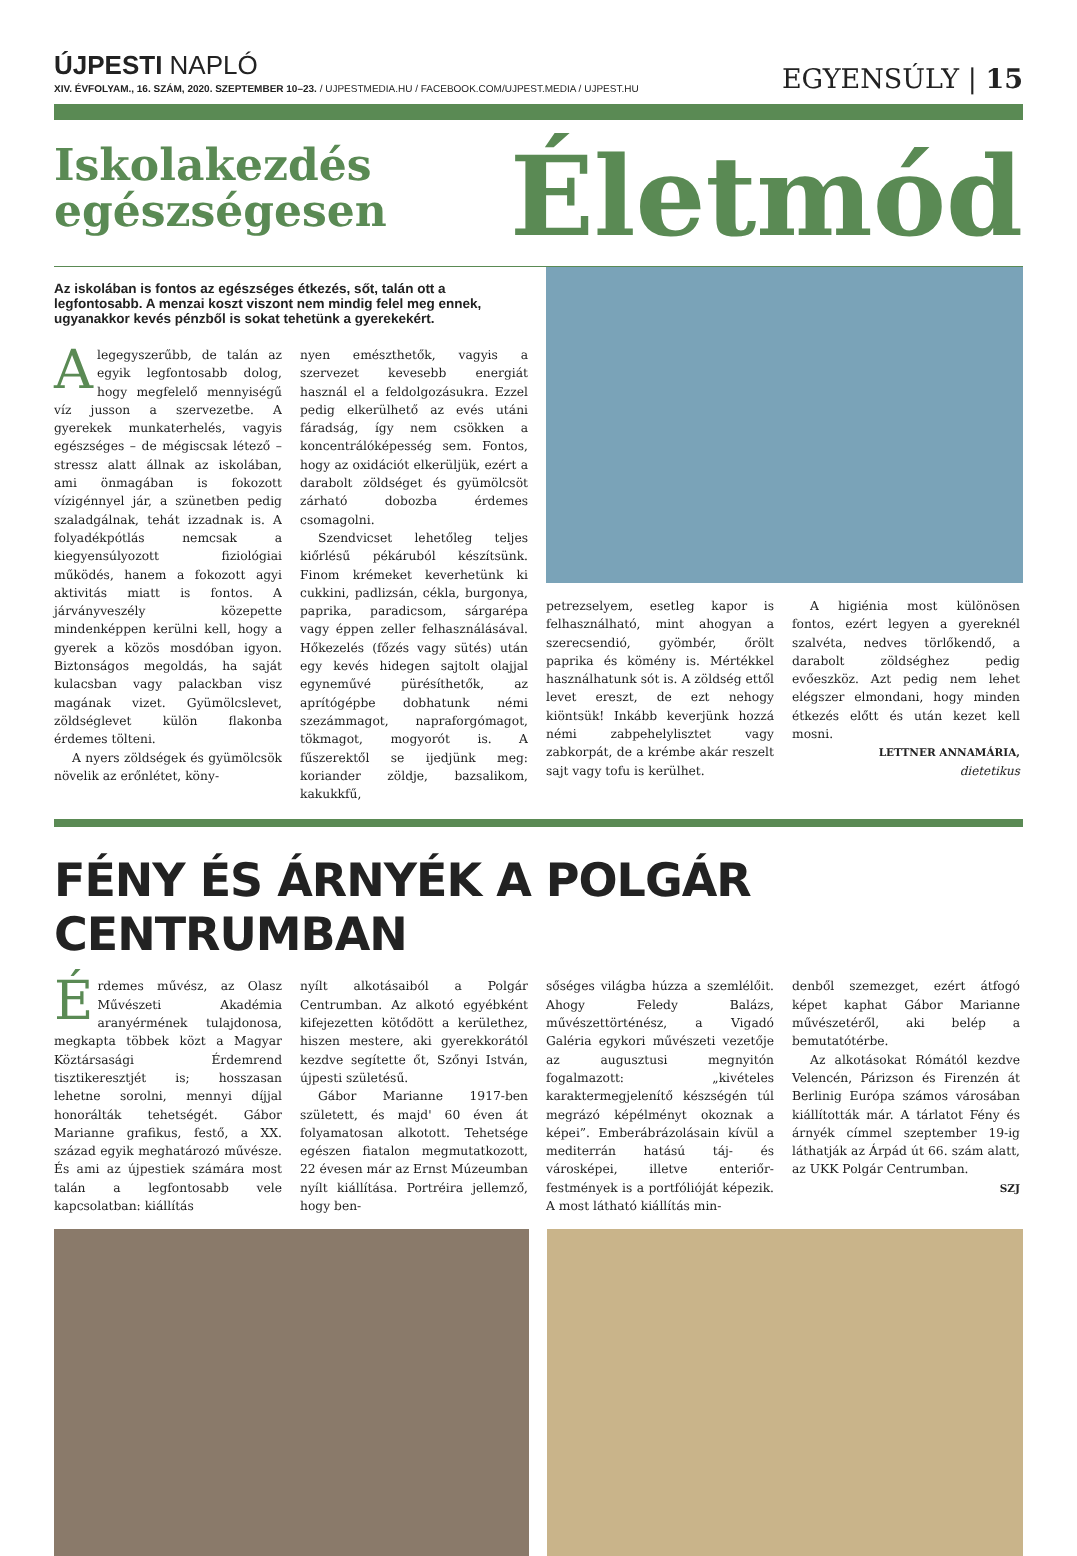ÚJPESTI NAPLÓ
XIV. ÉVFOLYAM., 16. SZÁM, 2020. SZEPTEMBER 10–23. / UJPESTMEDIA.HU / FACEBOOK.COM/UJPEST.MEDIA / UJPEST.HU
EGYENSÚLY | 15
Iskolakezdés
egészségesen
Életmód
Az iskolában is fontos az egészséges étkezés, sőt, talán ott a legfontosabb. A menzai koszt viszont nem mindig felel meg ennek, ugyanakkor kevés pénzből is sokat tehetünk a gyerekekért.
Alegegyszerűbb, de talán az egyik legfontosabb dolog, hogy megfelelő mennyiségű víz jusson a szervezetbe. A gyerekek munkaterhelés, vagyis egészséges – de mégiscsak létező – stressz alatt állnak az iskolában, ami önmagában is fokozott vízigénnyel jár, a szünetben pedig szaladgálnak, tehát izzadnak is. A folyadékpótlás nemcsak a kiegyensúlyozott fiziológiai működés, hanem a fokozott agyi aktivitás miatt is fontos. A járványveszély közepette mindenképpen kerülni kell, hogy a gyerek a közös mosdóban igyon. Biztonságos megoldás, ha saját kulacsban vagy palackban visz magának vizet. Gyümölcslevet, zöldséglevet külön flakonba érdemes tölteni.
A nyers zöldségek és gyümölcsök növelik az erőnlétet, köny-
nyen emészthetők, vagyis a szervezet kevesebb energiát használ el a feldolgozásukra. Ezzel pedig elkerülhető az evés utáni fáradság, így nem csökken a koncentrálóképesség sem. Fontos, hogy az oxidációt elkerüljük, ezért a darabolt zöldséget és gyümölcsöt zárható dobozba érdemes csomagolni.
Szendvicset lehetőleg teljes kiőrlésű pékáruból készítsünk. Finom krémeket keverhetünk ki cukkini, padlizsán, cékla, burgonya, paprika, paradicsom, sárgarépa vagy éppen zeller felhasználásával. Hőkezelés (főzés vagy sütés) után egy kevés hidegen sajtolt olajjal egyneművé pürésíthetők, az aprítógépbe dobhatunk némi szezámmagot, napraforgómagot, tökmagot, mogyorót is. A fűszerektől se ijedjünk meg: koriander zöldje, bazsalikom, kakukkfű,
petrezselyem, esetleg kapor is felhasználható, mint ahogyan a szerecsendió, gyömbér, őrölt paprika és kömény is. Mértékkel használhatunk sót is. A zöldség ettől levet ereszt, de ezt nehogy kiöntsük! Inkább keverjünk hozzá némi zabpehelylisztet vagy zabkorpát, de a krémbe akár reszelt sajt vagy tofu is kerülhet.
A higiénia most különösen fontos, ezért legyen a gyereknél szalvéta, nedves törlőkendő, a darabolt zöldséghez pedig evőeszköz. Azt pedig nem lehet elégszer elmondani, hogy minden étkezés előtt és után kezet kell mosni.
LETTNER ANNAMÁRIA,
dietetikus
FÉNY ÉS ÁRNYÉK A POLGÁR CENTRUMBAN
Érdemes művész, az Olasz Művészeti Akadémia aranyérmének tulajdonosa, megkapta többek közt a Magyar Köztársasági Érdemrend tisztikeresztjét is; hosszasan lehetne sorolni, mennyi díjjal honorálták tehetségét. Gábor Marianne grafikus, festő, a XX. század egyik meghatározó művésze. És ami az újpestiek számára most talán a legfontosabb vele kapcsolatban: kiállítás
nyílt alkotásaiból a Polgár Centrumban. Az alkotó egyébként kifejezetten kötődött a kerülethez, hiszen mestere, aki gyerekkorától kezdve segítette őt, Szőnyi István, újpesti születésű.
Gábor Marianne 1917-ben született, és majd' 60 éven át folyamatosan alkotott. Tehetsége egészen fiatalon megmutatkozott, 22 évesen már az Ernst Múzeumban nyílt kiállítása. Portréira jellemző, hogy ben-
sőséges világba húzza a szemlélőit. Ahogy Feledy Balázs, művészettörténész, a Vigadó Galéria egykori művészeti vezetője az augusztusi megnyitón fogalmazott: „kivételes karaktermegjelenítő készségén túl megrázó képélményt okoznak a képei”. Emberábrázolásain kívül a mediterrán hatású táj- és városképei, illetve enteriőr-festmények is a portfólióját képezik. A most látható kiállítás min-
denből szemezget, ezért átfogó képet kaphat Gábor Marianne művészetéről, aki belép a bemutatótérbe.
Az alkotásokat Rómától kezdve Velencén, Párizson és Firenzén át Berlinig Európa számos városában kiállították már. A tárlatot Fény és árnyék címmel szeptember 19-ig láthatják az Árpád út 66. szám alatt, az UKK Polgár Centrumban.
SZJ